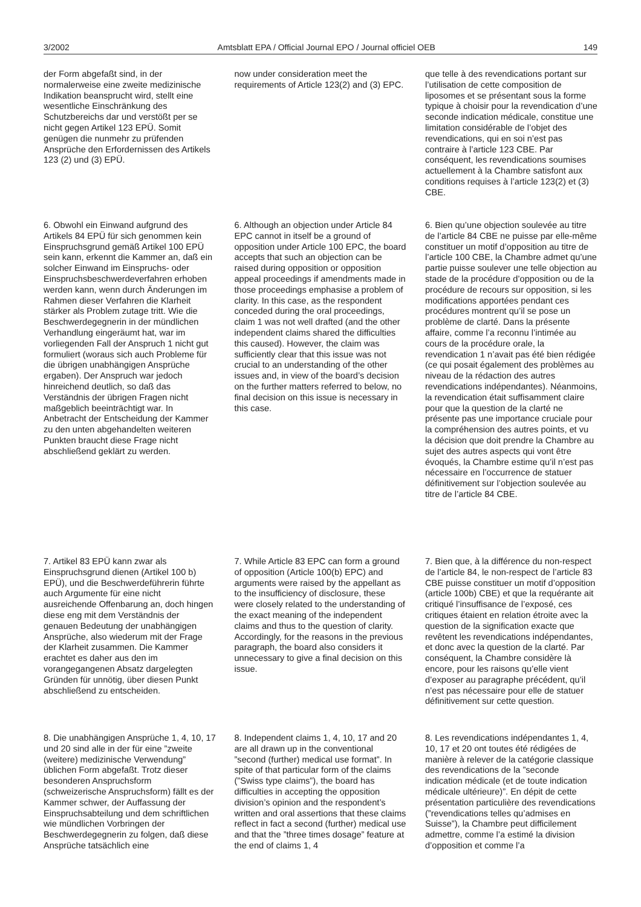3/2002 Amtsblatt EPA / Official Journal EPO / Journal officiel OEB 149
der Form abgefaßt sind, in der normalerweise eine zweite medizinische Indikation beansprucht wird, stellt eine wesentliche Einschränkung des Schutzbereichs dar und verstößt per se nicht gegen Artikel 123 EPÜ. Somit genügen die nunmehr zu prüfenden Ansprüche den Erfordernissen des Artikels 123 (2) und (3) EPÜ.
now under consideration meet the requirements of Article 123(2) and (3) EPC.
que telle à des revendications portant sur l’utilisation de cette composition de liposomes et se présentant sous la forme typique à choisir pour la revendication d’une seconde indication médicale, constitue une limitation considérable de l’objet des revendications, qui en soi n’est pas contraire à l’article 123 CBE. Par conséquent, les revendications soumises actuellement à la Chambre satisfont aux conditions requises à l’article 123(2) et (3) CBE.
6. Obwohl ein Einwand aufgrund des Artikels 84 EPÜ für sich genommen kein Einspruchsgrund gemäß Artikel 100 EPÜ sein kann, erkennt die Kammer an, daß ein solcher Einwand im Einspruchs- oder Einspruchsbeschwerdeverfahren erhoben werden kann, wenn durch Änderungen im Rahmen dieser Verfahren die Klarheit stärker als Problem zutage tritt. Wie die Beschwerdegegnerin in der mündlichen Verhandlung eingeräumt hat, war im vorliegenden Fall der Anspruch 1 nicht gut formuliert (woraus sich auch Probleme für die übrigen unabhängigen Ansprüche ergaben). Der Anspruch war jedoch hinreichend deutlich, so daß das Verständnis der übrigen Fragen nicht maßgeblich beeinträchtigt war. In Anbetracht der Entscheidung der Kammer zu den unten abgehandelten weiteren Punkten braucht diese Frage nicht abschließend geklärt zu werden.
6. Although an objection under Article 84 EPC cannot in itself be a ground of opposition under Article 100 EPC, the board accepts that such an objection can be raised during opposition or opposition appeal proceedings if amendments made in those proceedings emphasise a problem of clarity. In this case, as the respondent conceded during the oral proceedings, claim 1 was not well drafted (and the other independent claims shared the difficulties this caused). However, the claim was sufficiently clear that this issue was not crucial to an understanding of the other issues and, in view of the board’s decision on the further matters referred to below, no final decision on this issue is necessary in this case.
6. Bien qu’une objection soulevée au titre de l’article 84 CBE ne puisse par elle-même constituer un motif d’opposition au titre de l’article 100 CBE, la Chambre admet qu’une partie puisse soulever une telle objection au stade de la procédure d’opposition ou de la procédure de recours sur opposition, si les modifications apportées pendant ces procédures montrent qu’il se pose un problème de clarté. Dans la présente affaire, comme l’a reconnu l’intimée au cours de la procédure orale, la revendication 1 n’avait pas été bien rédigée (ce qui posait également des problèmes au niveau de la rédaction des autres revendications indépendantes). Néanmoins, la revendication était suffisamment claire pour que la question de la clarté ne présente pas une importance cruciale pour la compréhension des autres points, et vu la décision que doit prendre la Chambre au sujet des autres aspects qui vont être évoqués, la Chambre estime qu’il n’est pas nécessaire en l’occurrence de statuer définitivement sur l’objection soulevée au titre de l’article 84 CBE.
7. Artikel 83 EPÜ kann zwar als Einspruchsgrund dienen (Artikel 100 b) EPÜ), und die Beschwerdeführerin führte auch Argumente für eine nicht ausreichende Offenbarung an, doch hingen diese eng mit dem Verständnis der genauen Bedeutung der unabhängigen Ansprüche, also wiederum mit der Frage der Klarheit zusammen. Die Kammer erachtet es daher aus den im vorangegangenen Absatz dargelegten Gründen für unnötig, über diesen Punkt abschließend zu entscheiden.
7. While Article 83 EPC can form a ground of opposition (Article 100(b) EPC) and arguments were raised by the appellant as to the insufficiency of disclosure, these were closely related to the understanding of the exact meaning of the independent claims and thus to the question of clarity. Accordingly, for the reasons in the previous paragraph, the board also considers it unnecessary to give a final decision on this issue.
7. Bien que, à la différence du non-respect de l’article 84, le non-respect de l’article 83 CBE puisse constituer un motif d’opposition (article 100b) CBE) et que la requérante ait critiqué l’insuffisance de l’exposé, ces critiques étaient en relation étroite avec la question de la signification exacte que revêtent les revendications indépendantes, et donc avec la question de la clarté. Par conséquent, la Chambre considère là encore, pour les raisons qu’elle vient d’exposer au paragraphe précédent, qu’il n’est pas nécessaire pour elle de statuer définitivement sur cette question.
8. Die unabhängigen Ansprüche 1, 4, 10, 17 und 20 sind alle in der für eine ”zweite (weitere) medizinische Verwendung” üblichen Form abgefaßt. Trotz dieser besonderen Anspruchsform (schweizerische Anspruchsform) fällt es der Kammer schwer, der Auffassung der Einspruchsabteilung und dem schriftlichen wie mündlichen Vorbringen der Beschwerdegegnerin zu folgen, daß diese Ansprüche tatsächlich eine
8. Independent claims 1, 4, 10, 17 and 20 are all drawn up in the conventional ”second (further) medical use format”. In spite of that particular form of the claims (”Swiss type claims”), the board has difficulties in accepting the opposition division’s opinion and the respondent’s written and oral assertions that these claims reflect in fact a second (further) medical use and that the ”three times dosage” feature at the end of claims 1, 4
8. Les revendications indépendantes 1, 4, 10, 17 et 20 ont toutes été rédigées de manière à relever de la catégorie classique des revendications de la ”seconde indication médicale (et de toute indication médicale ultérieure)”. En dépit de cette présentation particulière des revendications (”revendications telles qu’admises en Suisse”), la Chambre peut difficilement admettre, comme l’a estimé la division d’opposition et comme l’a